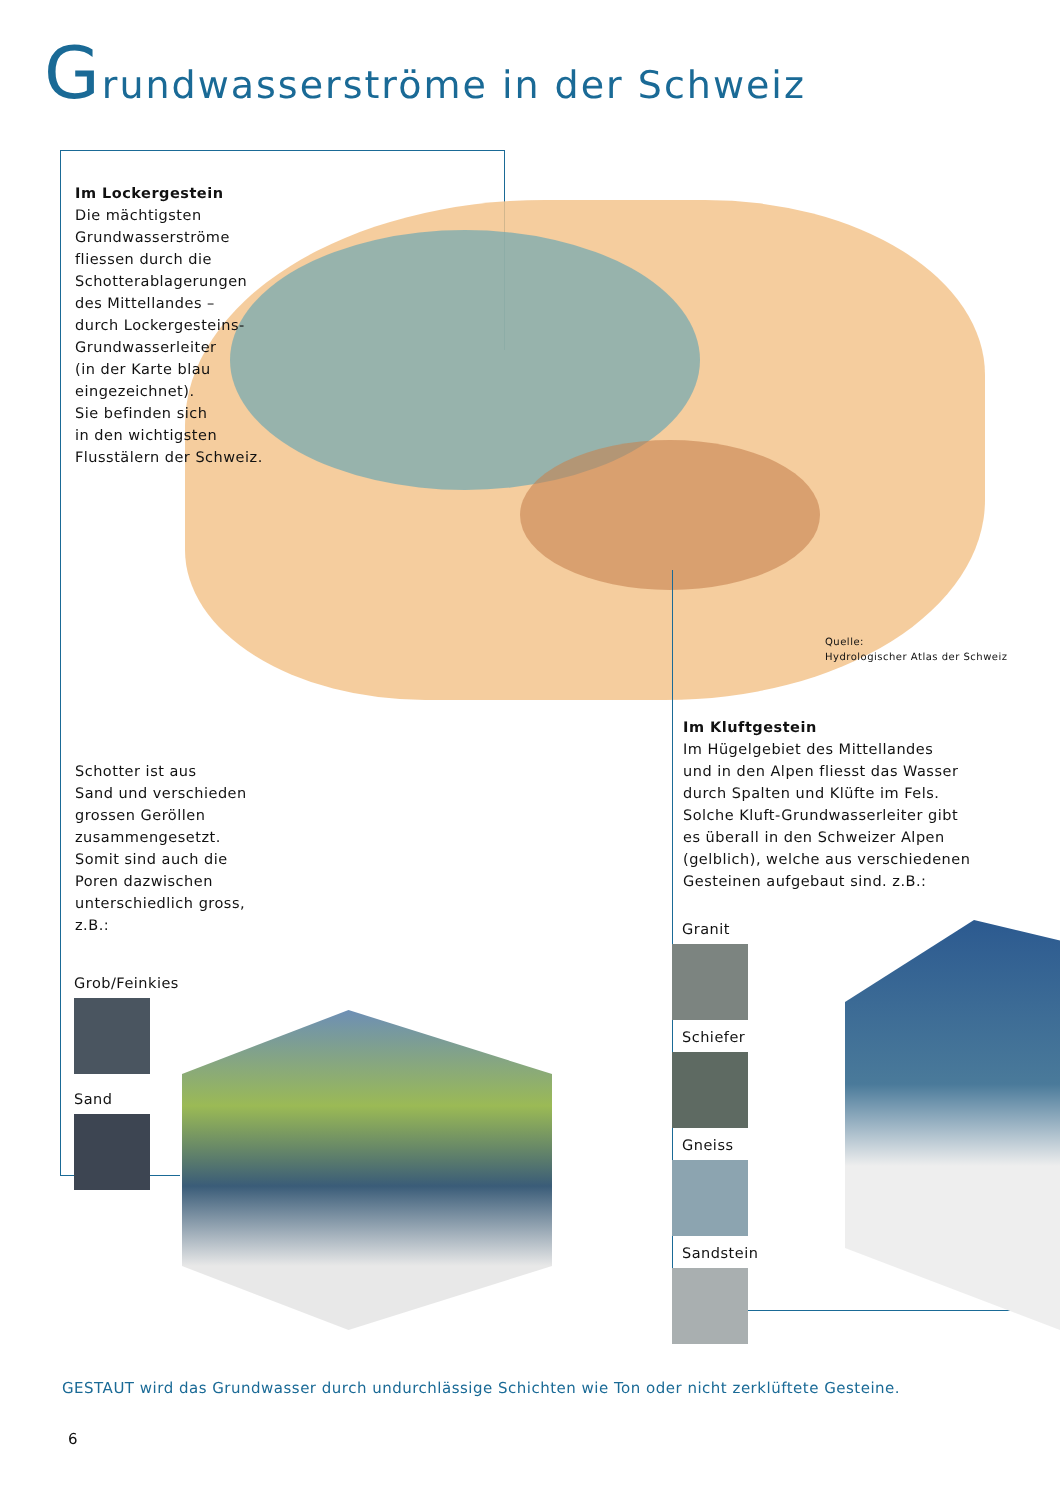Grundwasserströme in der Schweiz
Im Lockergestein
Die mächtigsten
Grundwasserströme
fliessen durch die
Schotterablagerungen
des Mittellandes –
durch Lockergesteins-
Grundwasserleiter
(in der Karte blau
eingezeichnet).
Sie befinden sich
in den wichtigsten
Flusstälern der Schweiz.
Quelle:
Hydrologischer Atlas der Schweiz
Schotter ist aus
Sand und verschieden
grossen Geröllen
zusammengesetzt.
Somit sind auch die
Poren dazwischen
unterschiedlich gross,
z.B.:
Grob/Feinkies
Sand
Im Kluftgestein
Im Hügelgebiet des Mittellandes
und in den Alpen fliesst das Wasser
durch Spalten und Klüfte im Fels.
Solche Kluft-Grundwasserleiter gibt
es überall in den Schweizer Alpen
(gelblich), welche aus verschiedenen
Gesteinen aufgebaut sind. z.B.:
Granit
Schiefer
Gneiss
Sandstein
GESTAUT wird das Grundwasser durch undurchlässige Schichten wie Ton oder nicht zerklüftete Gesteine.
6